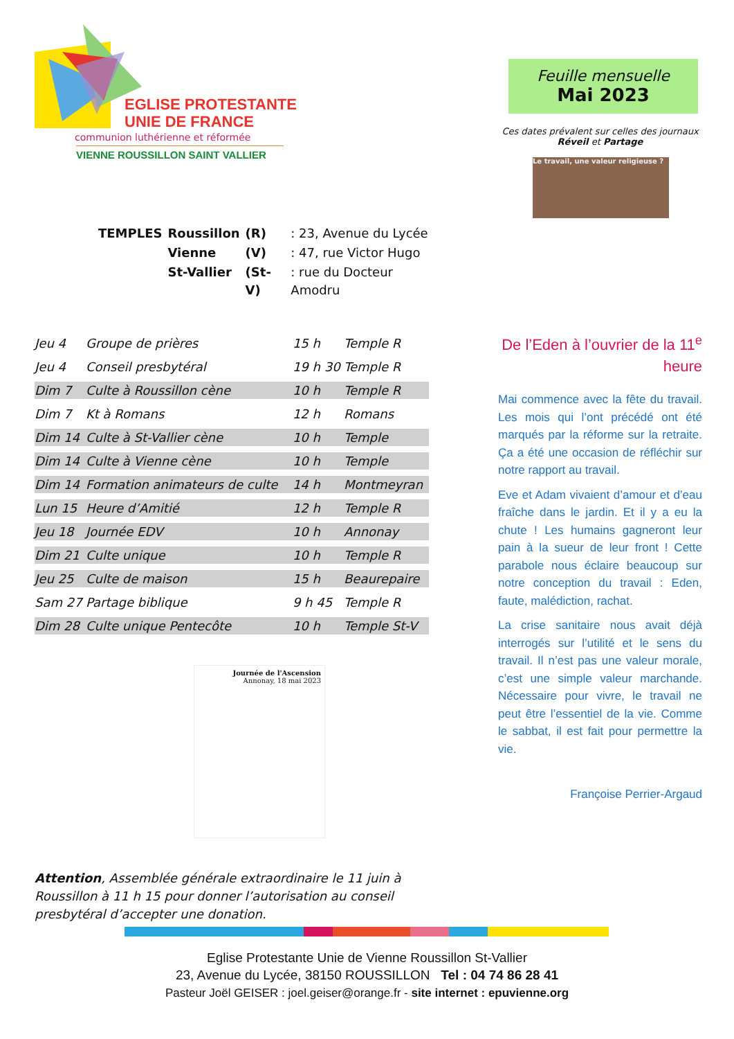EGLISE PROTESTANTE
UNIE DE FRANCE
communion luthérienne et réformée
VIENNE ROUSSILLON SAINT VALLIER
| TEMPLES | Roussillon | (R) | : 23, Avenue du Lycée |
| | Vienne | (V) | : 47, rue Victor Hugo |
| | St-Vallier | (St-V) | : rue du Docteur Amodru |
| Jeu 4 | Groupe de prières | 15 h | Temple R |
| Jeu 4 | Conseil presbytéral | 19 h 30 | Temple R |
| Dim 7 | Culte à Roussillon cène | 10 h | Temple R |
| Dim 7 | Kt à Romans | 12 h | Romans |
| Dim 14 | Culte à St-Vallier cène | 10 h | Temple |
| Dim 14 | Culte à Vienne cène | 10 h | Temple |
| Dim 14 | Formation animateurs de culte | 14 h | Montmeyran |
| Lun 15 | Heure d’Amitié | 12 h | Temple R |
| Jeu 18 | Journée EDV | 10 h | Annonay |
| Dim 21 | Culte unique | 10 h | Temple R |
| Jeu 25 | Culte de maison | 15 h | Beaurepaire |
| Sam 27 | Partage biblique | 9 h 45 | Temple R |
| Dim 28 | Culte unique Pentecôte | 10 h | Temple St-V |
Journée de l'Ascension
Annonay, 18 mai 2023
Attention, Assemblée générale extraordinaire le 11 juin à Roussillon à 11 h 15 pour donner l’autorisation au conseil presbytéral d’accepter une donation.
Feuille mensuelle
Mai 2023
Ces dates prévalent sur celles des journaux Réveil et Partage
Le travail, une valeur religieuse ?
De l’Eden à l’ouvrier de la 11<sup>e</sup> heure
Mai commence avec la fête du travail. Les mois qui l’ont précédé ont été marqués par la réforme sur la retraite. Ça a été une occasion de réfléchir sur notre rapport au travail.
Eve et Adam vivaient d’amour et d’eau fraîche dans le jardin. Et il y a eu la chute ! Les humains gagneront leur pain à la sueur de leur front ! Cette parabole nous éclaire beaucoup sur notre conception du travail : Eden, faute, malédiction, rachat.
La crise sanitaire nous avait déjà interrogés sur l’utilité et le sens du travail. Il n’est pas une valeur morale, c’est une simple valeur marchande. Nécessaire pour vivre, le travail ne peut être l’essentiel de la vie. Comme le sabbat, il est fait pour permettre la vie.
Françoise Perrier-Argaud
Eglise Protestante Unie de Vienne Roussillon St-Vallier
23, Avenue du Lycée, 38150 ROUSSILLON Tel : 04 74 86 28 41
Pasteur Joël GEISER : joel.geiser@orange.fr - site internet : epuvienne.org